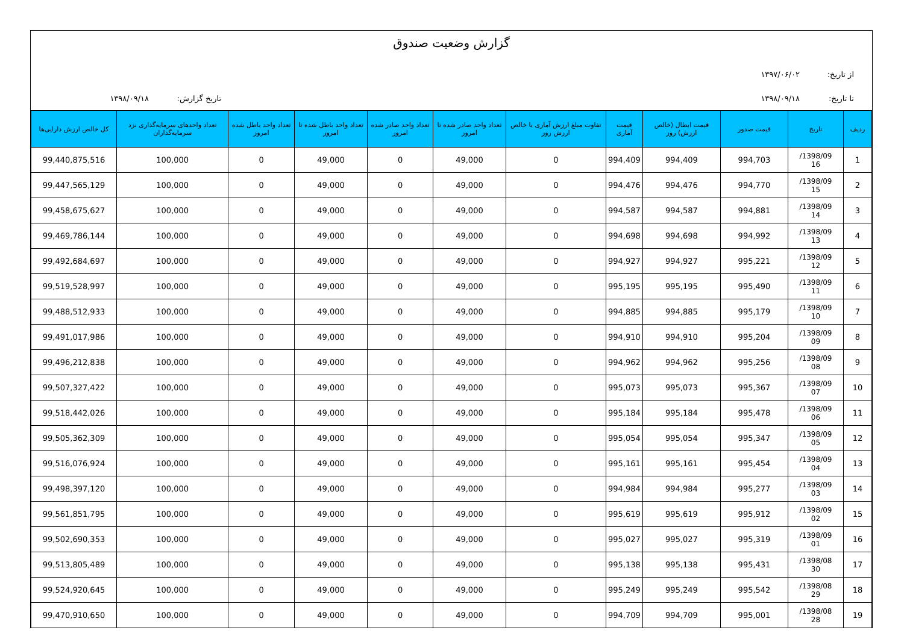گزارش وضعیت صندوق
از تاریخ: ۱۳۹۷/۰۶/۰۲
تا تاریخ: ۱۳۹۸/۰۹/۱۸ تاریخ گزارش: ۱۳۹۸/۰۹/۱۸
| ردیف | تاریخ | قیمت صدور | قیمت ابطال (خالص ارزش) روز | قیمت آماری | تفاوت مبلغ ارزش آماری با خالص ارزش روز | تعداد واحد صادر شده تا امروز | تعداد واحد صادر شده امروز | تعداد واحد باطل شده تا امروز | تعداد واحد باطل شده امروز | تعداد واحدهای سرمایه‌گذاری نزد سرمایه‌گذاران | کل خالص ارزش دارایی‌ها |
| --- | --- | --- | --- | --- | --- | --- | --- | --- | --- | --- | --- |
| 1 | 1398/09/ 16 | 994,703 | 994,409 | 994,409 | 0 | 49,000 | 0 | 49,000 | 0 | 100,000 | 99,440,875,516 |
| 2 | 1398/09/ 15 | 994,770 | 994,476 | 994,476 | 0 | 49,000 | 0 | 49,000 | 0 | 100,000 | 99,447,565,129 |
| 3 | 1398/09/ 14 | 994,881 | 994,587 | 994,587 | 0 | 49,000 | 0 | 49,000 | 0 | 100,000 | 99,458,675,627 |
| 4 | 1398/09/ 13 | 994,992 | 994,698 | 994,698 | 0 | 49,000 | 0 | 49,000 | 0 | 100,000 | 99,469,786,144 |
| 5 | 1398/09/ 12 | 995,221 | 994,927 | 994,927 | 0 | 49,000 | 0 | 49,000 | 0 | 100,000 | 99,492,684,697 |
| 6 | 1398/09/ 11 | 995,490 | 995,195 | 995,195 | 0 | 49,000 | 0 | 49,000 | 0 | 100,000 | 99,519,528,997 |
| 7 | 1398/09/ 10 | 995,179 | 994,885 | 994,885 | 0 | 49,000 | 0 | 49,000 | 0 | 100,000 | 99,488,512,933 |
| 8 | 1398/09/ 09 | 995,204 | 994,910 | 994,910 | 0 | 49,000 | 0 | 49,000 | 0 | 100,000 | 99,491,017,986 |
| 9 | 1398/09/ 08 | 995,256 | 994,962 | 994,962 | 0 | 49,000 | 0 | 49,000 | 0 | 100,000 | 99,496,212,838 |
| 10 | 1398/09/ 07 | 995,367 | 995,073 | 995,073 | 0 | 49,000 | 0 | 49,000 | 0 | 100,000 | 99,507,327,422 |
| 11 | 1398/09/ 06 | 995,478 | 995,184 | 995,184 | 0 | 49,000 | 0 | 49,000 | 0 | 100,000 | 99,518,442,026 |
| 12 | 1398/09/ 05 | 995,347 | 995,054 | 995,054 | 0 | 49,000 | 0 | 49,000 | 0 | 100,000 | 99,505,362,309 |
| 13 | 1398/09/ 04 | 995,454 | 995,161 | 995,161 | 0 | 49,000 | 0 | 49,000 | 0 | 100,000 | 99,516,076,924 |
| 14 | 1398/09/ 03 | 995,277 | 994,984 | 994,984 | 0 | 49,000 | 0 | 49,000 | 0 | 100,000 | 99,498,397,120 |
| 15 | 1398/09/ 02 | 995,912 | 995,619 | 995,619 | 0 | 49,000 | 0 | 49,000 | 0 | 100,000 | 99,561,851,795 |
| 16 | 1398/09/ 01 | 995,319 | 995,027 | 995,027 | 0 | 49,000 | 0 | 49,000 | 0 | 100,000 | 99,502,690,353 |
| 17 | 1398/08/ 30 | 995,431 | 995,138 | 995,138 | 0 | 49,000 | 0 | 49,000 | 0 | 100,000 | 99,513,805,489 |
| 18 | 1398/08/ 29 | 995,542 | 995,249 | 995,249 | 0 | 49,000 | 0 | 49,000 | 0 | 100,000 | 99,524,920,645 |
| 19 | 1398/08/ 28 | 995,001 | 994,709 | 994,709 | 0 | 49,000 | 0 | 49,000 | 0 | 100,000 | 99,470,910,650 |